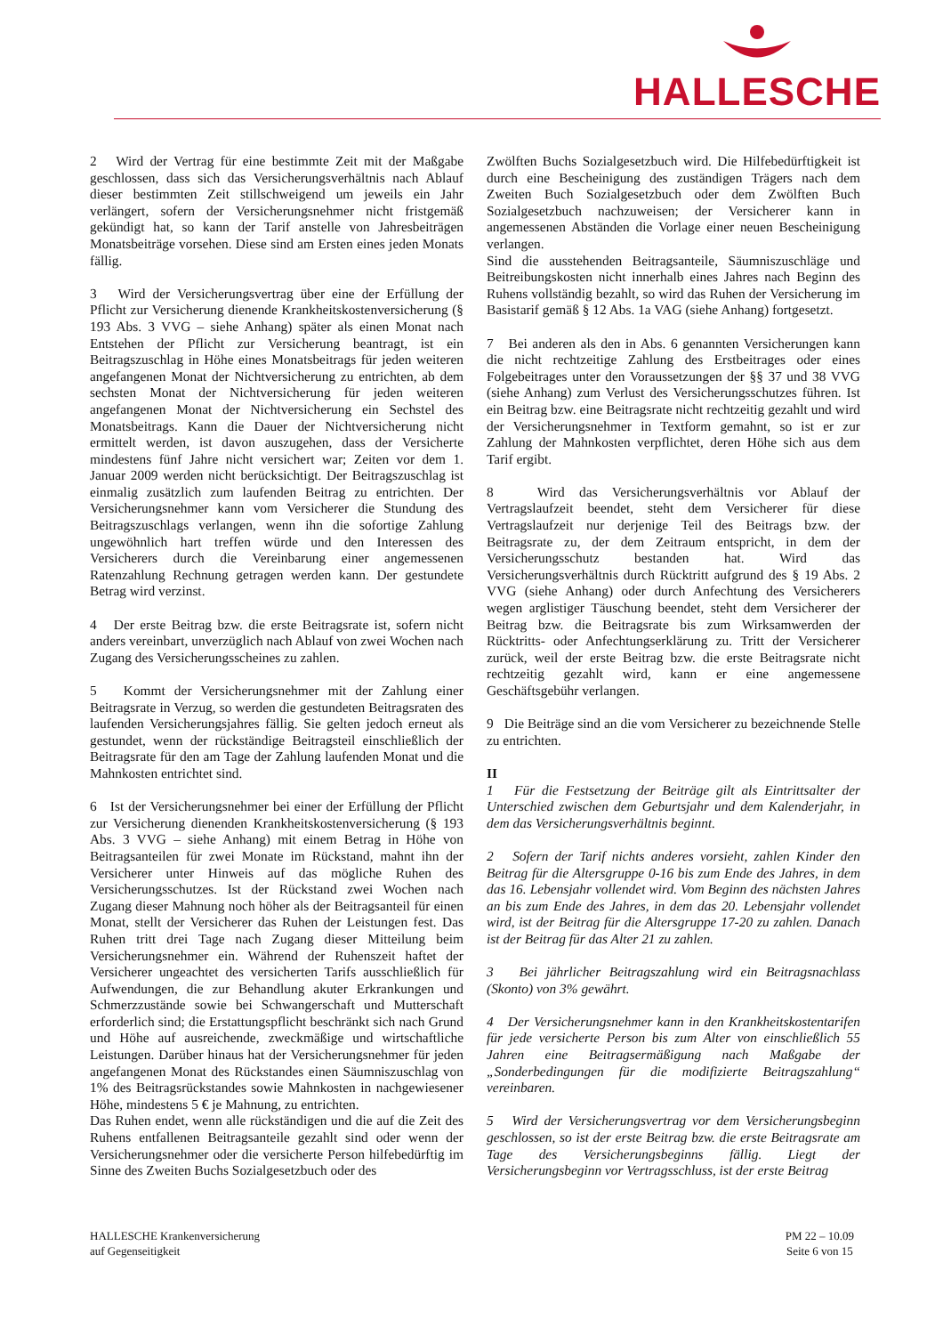HALLESCHE
2 Wird der Vertrag für eine bestimmte Zeit mit der Maßgabe geschlossen, dass sich das Versicherungsverhältnis nach Ablauf dieser bestimmten Zeit stillschweigend um jeweils ein Jahr verlängert, sofern der Versicherungsnehmer nicht fristgemäß gekündigt hat, so kann der Tarif anstelle von Jahresbeiträgen Monatsbeiträge vorsehen. Diese sind am Ersten eines jeden Monats fällig.
3 Wird der Versicherungsvertrag über eine der Erfüllung der Pflicht zur Versicherung dienende Krankheitskostenversicherung (§ 193 Abs. 3 VVG – siehe Anhang) später als einen Monat nach Entstehen der Pflicht zur Versicherung beantragt, ist ein Beitragszuschlag in Höhe eines Monatsbeitrags für jeden weiteren angefangenen Monat der Nichtversicherung zu entrichten, ab dem sechsten Monat der Nichtversicherung für jeden weiteren angefangenen Monat der Nichtversicherung ein Sechstel des Monatsbeitrags. Kann die Dauer der Nichtversicherung nicht ermittelt werden, ist davon auszugehen, dass der Versicherte mindestens fünf Jahre nicht versichert war; Zeiten vor dem 1. Januar 2009 werden nicht berücksichtigt. Der Beitragszuschlag ist einmalig zusätzlich zum laufenden Beitrag zu entrichten. Der Versicherungsnehmer kann vom Versicherer die Stundung des Beitragszuschlags verlangen, wenn ihn die sofortige Zahlung ungewöhnlich hart treffen würde und den Interessen des Versicherers durch die Vereinbarung einer angemessenen Ratenzahlung Rechnung getragen werden kann. Der gestundete Betrag wird verzinst.
4 Der erste Beitrag bzw. die erste Beitragsrate ist, sofern nicht anders vereinbart, unverzüglich nach Ablauf von zwei Wochen nach Zugang des Versicherungsscheines zu zahlen.
5 Kommt der Versicherungsnehmer mit der Zahlung einer Beitragsrate in Verzug, so werden die gestundeten Beitragsraten des laufenden Versicherungsjahres fällig. Sie gelten jedoch erneut als gestundet, wenn der rückständige Beitragsteil einschließlich der Beitragsrate für den am Tage der Zahlung laufenden Monat und die Mahnkosten entrichtet sind.
6 Ist der Versicherungsnehmer bei einer der Erfüllung der Pflicht zur Versicherung dienenden Krankheitskostenversicherung (§ 193 Abs. 3 VVG – siehe Anhang) mit einem Betrag in Höhe von Beitragsanteilen für zwei Monate im Rückstand, mahnt ihn der Versicherer unter Hinweis auf das mögliche Ruhen des Versicherungsschutzes. Ist der Rückstand zwei Wochen nach Zugang dieser Mahnung noch höher als der Beitragsanteil für einen Monat, stellt der Versicherer das Ruhen der Leistungen fest. Das Ruhen tritt drei Tage nach Zugang dieser Mitteilung beim Versicherungsnehmer ein. Während der Ruhenszeit haftet der Versicherer ungeachtet des versicherten Tarifs ausschließlich für Aufwendungen, die zur Behandlung akuter Erkrankungen und Schmerzzustände sowie bei Schwangerschaft und Mutterschaft erforderlich sind; die Erstattungspflicht beschränkt sich nach Grund und Höhe auf ausreichende, zweckmäßige und wirtschaftliche Leistungen. Darüber hinaus hat der Versicherungsnehmer für jeden angefangenen Monat des Rückstandes einen Säumniszuschlag von 1% des Beitragsrückstandes sowie Mahnkosten in nachgewiesener Höhe, mindestens 5 € je Mahnung, zu entrichten.
Das Ruhen endet, wenn alle rückständigen und die auf die Zeit des Ruhens entfallenen Beitragsanteile gezahlt sind oder wenn der Versicherungsnehmer oder die versicherte Person hilfebedürftig im Sinne des Zweiten Buchs Sozialgesetzbuch oder des
Zwölften Buchs Sozialgesetzbuch wird. Die Hilfebedürftigkeit ist durch eine Bescheinigung des zuständigen Trägers nach dem Zweiten Buch Sozialgesetzbuch oder dem Zwölften Buch Sozialgesetzbuch nachzuweisen; der Versicherer kann in angemessenen Abständen die Vorlage einer neuen Bescheinigung verlangen.
Sind die ausstehenden Beitragsanteile, Säumniszuschläge und Beitreibungskosten nicht innerhalb eines Jahres nach Beginn des Ruhens vollständig bezahlt, so wird das Ruhen der Versicherung im Basistarif gemäß § 12 Abs. 1a VAG (siehe Anhang) fortgesetzt.
7 Bei anderen als den in Abs. 6 genannten Versicherungen kann die nicht rechtzeitige Zahlung des Erstbeitrages oder eines Folgebeitrages unter den Voraussetzungen der §§ 37 und 38 VVG (siehe Anhang) zum Verlust des Versicherungsschutzes führen. Ist ein Beitrag bzw. eine Beitragsrate nicht rechtzeitig gezahlt und wird der Versicherungsnehmer in Textform gemahnt, so ist er zur Zahlung der Mahnkosten verpflichtet, deren Höhe sich aus dem Tarif ergibt.
8 Wird das Versicherungsverhältnis vor Ablauf der Vertragslaufzeit beendet, steht dem Versicherer für diese Vertragslaufzeit nur derjenige Teil des Beitrags bzw. der Beitragsrate zu, der dem Zeitraum entspricht, in dem der Versicherungsschutz bestanden hat. Wird das Versicherungsverhältnis durch Rücktritt aufgrund des § 19 Abs. 2 VVG (siehe Anhang) oder durch Anfechtung des Versicherers wegen arglistiger Täuschung beendet, steht dem Versicherer der Beitrag bzw. die Beitragsrate bis zum Wirksamwerden der Rücktritts- oder Anfechtungserklärung zu. Tritt der Versicherer zurück, weil der erste Beitrag bzw. die erste Beitragsrate nicht rechtzeitig gezahlt wird, kann er eine angemessene Geschäftsgebühr verlangen.
9 Die Beiträge sind an die vom Versicherer zu bezeichnende Stelle zu entrichten.
II
1 Für die Festsetzung der Beiträge gilt als Eintrittsalter der Unterschied zwischen dem Geburtsjahr und dem Kalenderjahr, in dem das Versicherungsverhältnis beginnt.
2 Sofern der Tarif nichts anderes vorsieht, zahlen Kinder den Beitrag für die Altersgruppe 0-16 bis zum Ende des Jahres, in dem das 16. Lebensjahr vollendet wird. Vom Beginn des nächsten Jahres an bis zum Ende des Jahres, in dem das 20. Lebensjahr vollendet wird, ist der Beitrag für die Altersgruppe 17-20 zu zahlen. Danach ist der Beitrag für das Alter 21 zu zahlen.
3 Bei jährlicher Beitragszahlung wird ein Beitragsnachlass (Skonto) von 3% gewährt.
4 Der Versicherungsnehmer kann in den Krankheitskostentarifen für jede versicherte Person bis zum Alter von einschließlich 55 Jahren eine Beitragsermäßigung nach Maßgabe der „Sonderbedingungen für die modifizierte Beitragszahlung“ vereinbaren.
5 Wird der Versicherungsvertrag vor dem Versicherungsbeginn geschlossen, so ist der erste Beitrag bzw. die erste Beitragsrate am Tage des Versicherungsbeginns fällig. Liegt der Versicherungsbeginn vor Vertragsschluss, ist der erste Beitrag
HALLESCHE Krankenversicherung
auf Gegenseitigkeit
PM 22 – 10.09
Seite 6 von 15